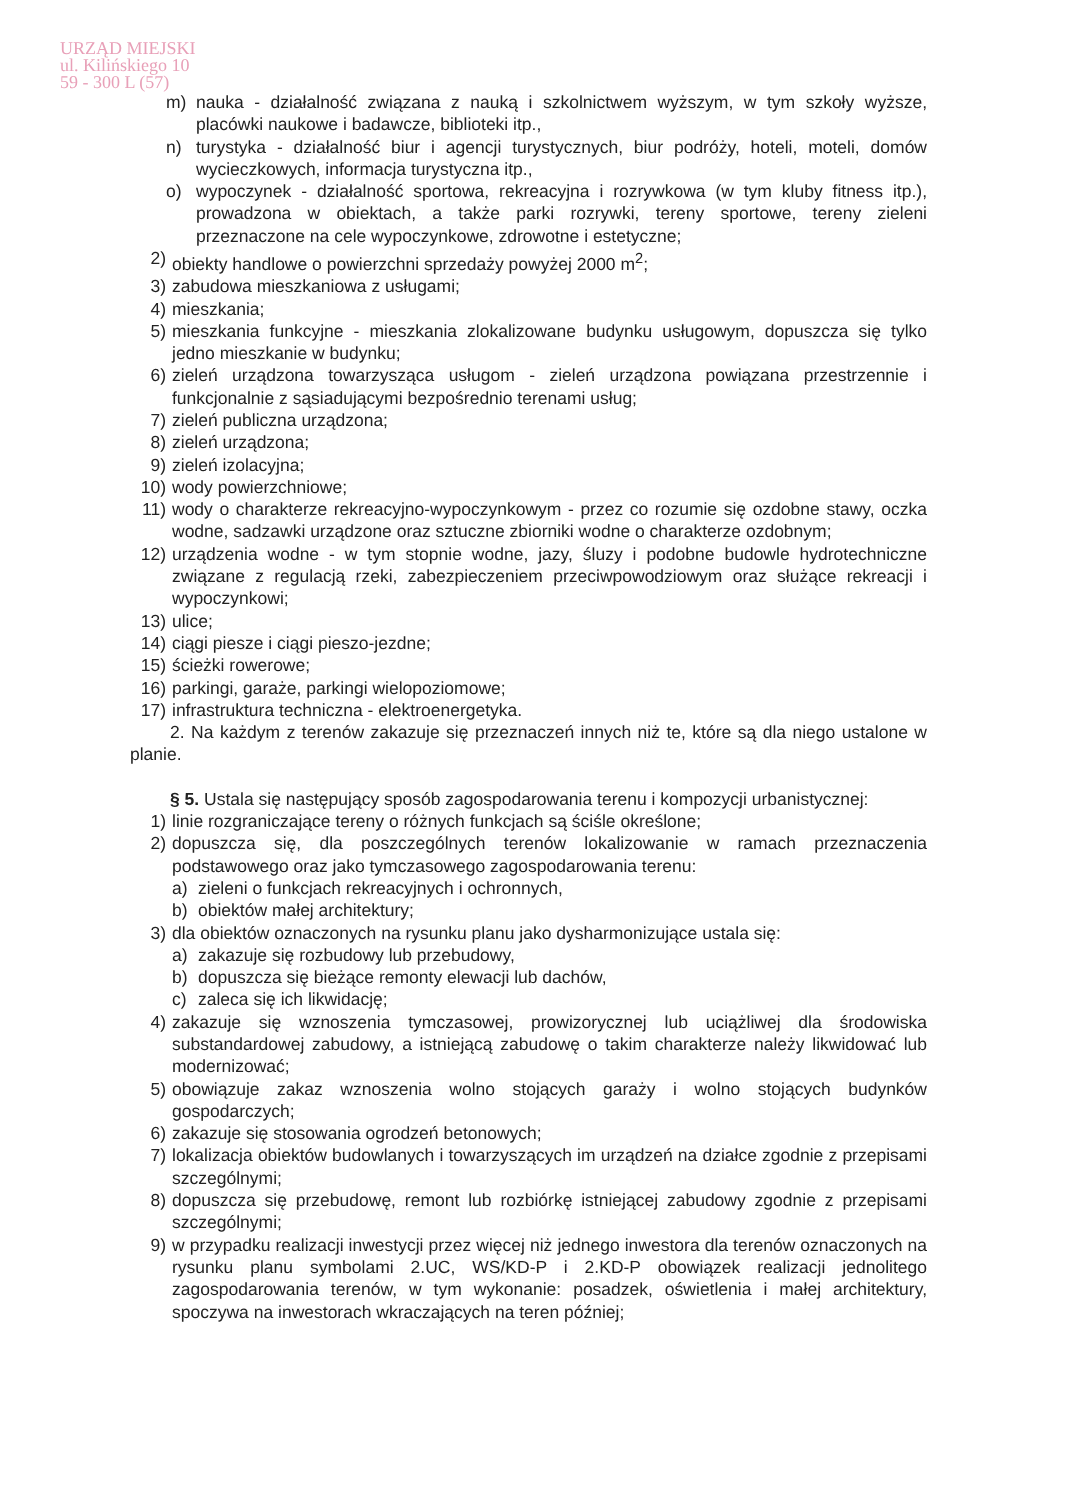URZĄD MIEJSKI
ul. Kilińskiego 10
59 - 300 L (57)
m) nauka - działalność związana z nauką i szkolnictwem wyższym, w tym szkoły wyższe, placówki naukowe i badawcze, biblioteki itp.,
n) turystyka - działalność biur i agencji turystycznych, biur podróży, hoteli, moteli, domów wycieczkowych, informacja turystyczna itp.,
o) wypoczynek - działalność sportowa, rekreacyjna i rozrywkowa (w tym kluby fitness itp.), prowadzona w obiektach, a także parki rozrywki, tereny sportowe, tereny zieleni przeznaczone na cele wypoczynkowe, zdrowotne i estetyczne;
2) obiekty handlowe o powierzchni sprzedaży powyżej 2000 m<sup>2</sup>;
3) zabudowa mieszkaniowa z usługami;
4) mieszkania;
5) mieszkania funkcyjne - mieszkania zlokalizowane budynku usługowym, dopuszcza się tylko jedno mieszkanie w budynku;
6) zieleń urządzona towarzysząca usługom - zieleń urządzona powiązana przestrzennie i funkcjonalnie z sąsiadującymi bezpośrednio terenami usług;
7) zieleń publiczna urządzona;
8) zieleń urządzona;
9) zieleń izolacyjna;
10) wody powierzchniowe;
11) wody o charakterze rekreacyjno-wypoczynkowym - przez co rozumie się ozdobne stawy, oczka wodne, sadzawki urządzone oraz sztuczne zbiorniki wodne o charakterze ozdobnym;
12) urządzenia wodne - w tym stopnie wodne, jazy, śluzy i podobne budowle hydrotechniczne związane z regulacją rzeki, zabezpieczeniem przeciwpowodziowym oraz służące rekreacji i wypoczynkowi;
13) ulice;
14) ciągi piesze i ciągi pieszo-jezdne;
15) ścieżki rowerowe;
16) parkingi, garaże, parkingi wielopoziomowe;
17) infrastruktura techniczna - elektroenergetyka.
2. Na każdym z terenów zakazuje się przeznaczeń innych niż te, które są dla niego ustalone w planie.
§ 5. Ustala się następujący sposób zagospodarowania terenu i kompozycji urbanistycznej:
1) linie rozgraniczające tereny o różnych funkcjach są ściśle określone;
2) dopuszcza się, dla poszczególnych terenów lokalizowanie w ramach przeznaczenia podstawowego oraz jako tymczasowego zagospodarowania terenu:
a) zieleni o funkcjach rekreacyjnych i ochronnych,
b) obiektów małej architektury;
3) dla obiektów oznaczonych na rysunku planu jako dysharmonizujące ustala się:
a) zakazuje się rozbudowy lub przebudowy,
b) dopuszcza się bieżące remonty elewacji lub dachów,
c) zaleca się ich likwidację;
4) zakazuje się wznoszenia tymczasowej, prowizorycznej lub uciążliwej dla środowiska substandardowej zabudowy, a istniejącą zabudowę o takim charakterze należy likwidować lub modernizować;
5) obowiązuje zakaz wznoszenia wolno stojących garaży i wolno stojących budynków gospodarczych;
6) zakazuje się stosowania ogrodzeń betonowych;
7) lokalizacja obiektów budowlanych i towarzyszących im urządzeń na działce zgodnie z przepisami szczególnymi;
8) dopuszcza się przebudowę, remont lub rozbiórkę istniejącej zabudowy zgodnie z przepisami szczególnymi;
9) w przypadku realizacji inwestycji przez więcej niż jednego inwestora dla terenów oznaczonych na rysunku planu symbolami 2.UC, WS/KD-P i 2.KD-P obowiązek realizacji jednolitego zagospodarowania terenów, w tym wykonanie: posadzek, oświetlenia i małej architektury, spoczywa na inwestorach wkraczających na teren później;